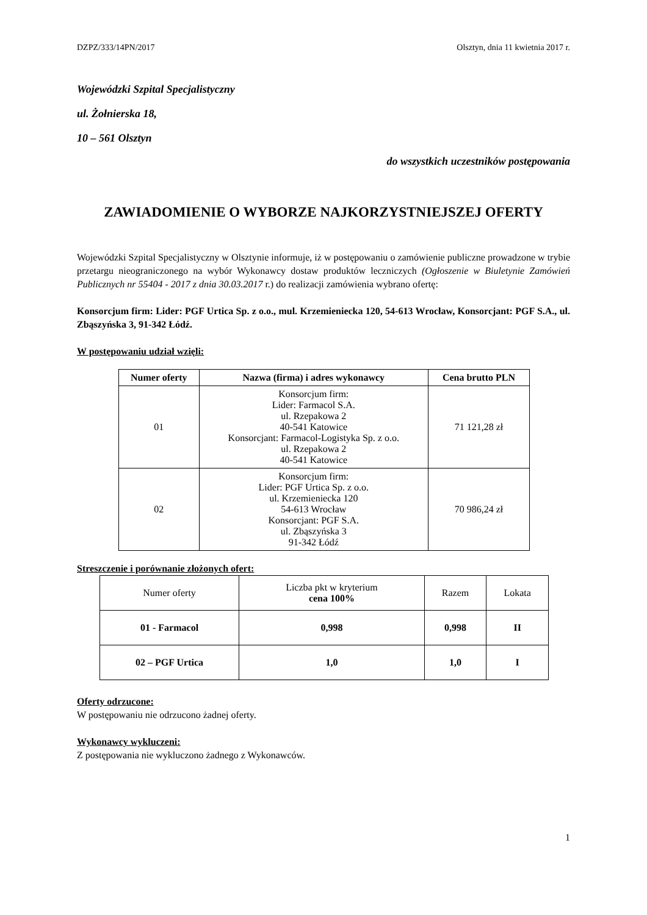DZPZ/333/14PN/2017 Olsztyn, dnia 11 kwietnia 2017 r.
Wojewódzki Szpital Specjalistyczny
ul. Żołnierska 18,
10 – 561 Olsztyn
do wszystkich uczestników postępowania
ZAWIADOMIENIE O WYBORZE NAJKORZYSTNIEJSZEJ OFERTY
Wojewódzki Szpital Specjalistyczny w Olsztynie informuje, iż w postępowaniu o zamówienie publiczne prowadzone w trybie przetargu nieograniczonego na wybór Wykonawcy dostaw produktów leczniczych (Ogłoszenie w Biuletynie Zamówień Publicznych nr 55404 - 2017 z dnia 30.03.2017 r.) do realizacji zamówienia wybrano ofertę:
Konsorcjum firm: Lider: PGF Urtica Sp. z o.o., mul. Krzemieniecka 120, 54-613 Wrocław, Konsorcjant: PGF S.A., ul. Zbąszyńska 3, 91-342 Łódź.
W postępowaniu udział wzięli:
| Numer oferty | Nazwa (firma) i adres wykonawcy | Cena brutto PLN |
| --- | --- | --- |
| 01 | Konsorcjum firm: Lider: Farmacol S.A. ul. Rzepakowa 2 40-541 Katowice Konsorcjant: Farmacol-Logistyka Sp. z o.o. ul. Rzepakowa 2 40-541 Katowice | 71 121,28 zł |
| 02 | Konsorcjum firm: Lider: PGF Urtica Sp. z o.o. ul. Krzemieniecka 120 54-613 Wrocław Konsorcjant: PGF S.A. ul. Zbąszyńska 3 91-342 Łódź | 70 986,24 zł |
Streszczenie i porównanie złożonych ofert:
| Numer oferty | Liczba pkt w kryterium cena 100% | Razem | Lokata |
| 01 - Farmacol | 0,998 | 0,998 | II |
| 02 – PGF Urtica | 1,0 | 1,0 | I |
Oferty odrzucone:
W postępowaniu nie odrzucono żadnej oferty.
Wykonawcy wykluczeni:
Z postępowania nie wykluczono żadnego z Wykonawców.
1